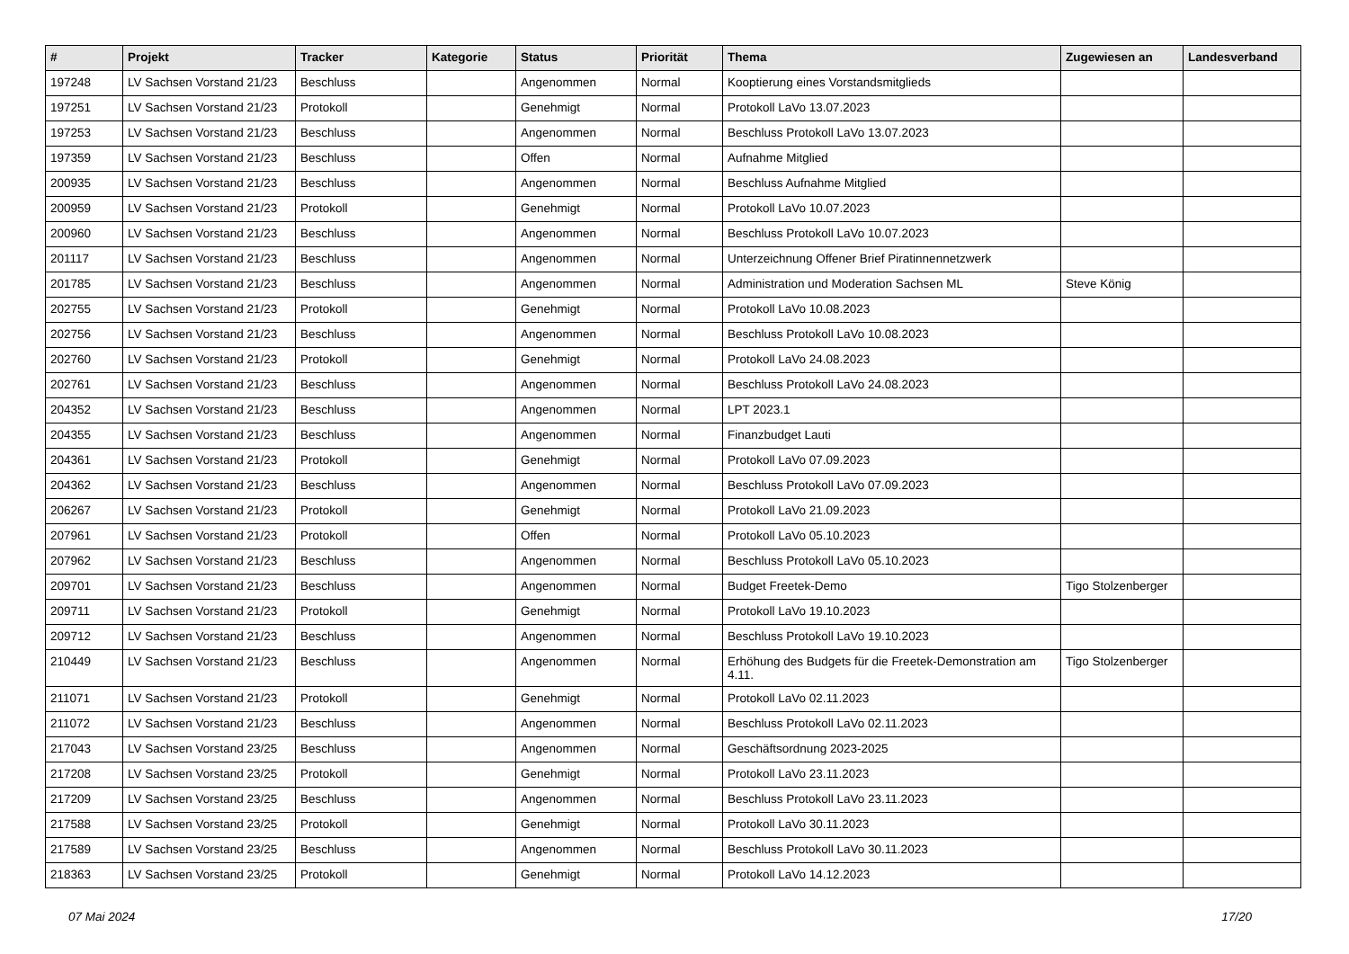| # | Projekt | Tracker | Kategorie | Status | Priorität | Thema | Zugewiesen an | Landesverband |
| --- | --- | --- | --- | --- | --- | --- | --- | --- |
| 197248 | LV Sachsen Vorstand 21/23 | Beschluss | | Angenommen | Normal | Kooptierung eines Vorstandsmitglieds | | |
| 197251 | LV Sachsen Vorstand 21/23 | Protokoll | | Genehmigt | Normal | Protokoll LaVo 13.07.2023 | | |
| 197253 | LV Sachsen Vorstand 21/23 | Beschluss | | Angenommen | Normal | Beschluss Protokoll LaVo 13.07.2023 | | |
| 197359 | LV Sachsen Vorstand 21/23 | Beschluss | | Offen | Normal | Aufnahme Mitglied | | |
| 200935 | LV Sachsen Vorstand 21/23 | Beschluss | | Angenommen | Normal | Beschluss Aufnahme Mitglied | | |
| 200959 | LV Sachsen Vorstand 21/23 | Protokoll | | Genehmigt | Normal | Protokoll LaVo 10.07.2023 | | |
| 200960 | LV Sachsen Vorstand 21/23 | Beschluss | | Angenommen | Normal | Beschluss Protokoll LaVo 10.07.2023 | | |
| 201117 | LV Sachsen Vorstand 21/23 | Beschluss | | Angenommen | Normal | Unterzeichnung Offener Brief Piratinnennetzwerk | | |
| 201785 | LV Sachsen Vorstand 21/23 | Beschluss | | Angenommen | Normal | Administration und Moderation Sachsen ML | Steve König | |
| 202755 | LV Sachsen Vorstand 21/23 | Protokoll | | Genehmigt | Normal | Protokoll LaVo 10.08.2023 | | |
| 202756 | LV Sachsen Vorstand 21/23 | Beschluss | | Angenommen | Normal | Beschluss Protokoll LaVo 10.08.2023 | | |
| 202760 | LV Sachsen Vorstand 21/23 | Protokoll | | Genehmigt | Normal | Protokoll LaVo 24.08.2023 | | |
| 202761 | LV Sachsen Vorstand 21/23 | Beschluss | | Angenommen | Normal | Beschluss Protokoll LaVo 24.08.2023 | | |
| 204352 | LV Sachsen Vorstand 21/23 | Beschluss | | Angenommen | Normal | LPT 2023.1 | | |
| 204355 | LV Sachsen Vorstand 21/23 | Beschluss | | Angenommen | Normal | Finanzbudget Lauti | | |
| 204361 | LV Sachsen Vorstand 21/23 | Protokoll | | Genehmigt | Normal | Protokoll LaVo 07.09.2023 | | |
| 204362 | LV Sachsen Vorstand 21/23 | Beschluss | | Angenommen | Normal | Beschluss Protokoll LaVo 07.09.2023 | | |
| 206267 | LV Sachsen Vorstand 21/23 | Protokoll | | Genehmigt | Normal | Protokoll LaVo 21.09.2023 | | |
| 207961 | LV Sachsen Vorstand 21/23 | Protokoll | | Offen | Normal | Protokoll LaVo 05.10.2023 | | |
| 207962 | LV Sachsen Vorstand 21/23 | Beschluss | | Angenommen | Normal | Beschluss Protokoll LaVo 05.10.2023 | | |
| 209701 | LV Sachsen Vorstand 21/23 | Beschluss | | Angenommen | Normal | Budget Freetek-Demo | Tigo Stolzenberger | |
| 209711 | LV Sachsen Vorstand 21/23 | Protokoll | | Genehmigt | Normal | Protokoll LaVo 19.10.2023 | | |
| 209712 | LV Sachsen Vorstand 21/23 | Beschluss | | Angenommen | Normal | Beschluss Protokoll LaVo 19.10.2023 | | |
| 210449 | LV Sachsen Vorstand 21/23 | Beschluss | | Angenommen | Normal | Erhöhung des Budgets für die Freetek-Demonstration am 4.11. | Tigo Stolzenberger | |
| 211071 | LV Sachsen Vorstand 21/23 | Protokoll | | Genehmigt | Normal | Protokoll LaVo 02.11.2023 | | |
| 211072 | LV Sachsen Vorstand 21/23 | Beschluss | | Angenommen | Normal | Beschluss Protokoll LaVo 02.11.2023 | | |
| 217043 | LV Sachsen Vorstand 23/25 | Beschluss | | Angenommen | Normal | Geschäftsordnung 2023-2025 | | |
| 217208 | LV Sachsen Vorstand 23/25 | Protokoll | | Genehmigt | Normal | Protokoll LaVo 23.11.2023 | | |
| 217209 | LV Sachsen Vorstand 23/25 | Beschluss | | Angenommen | Normal | Beschluss Protokoll LaVo 23.11.2023 | | |
| 217588 | LV Sachsen Vorstand 23/25 | Protokoll | | Genehmigt | Normal | Protokoll LaVo 30.11.2023 | | |
| 217589 | LV Sachsen Vorstand 23/25 | Beschluss | | Angenommen | Normal | Beschluss Protokoll LaVo 30.11.2023 | | |
| 218363 | LV Sachsen Vorstand 23/25 | Protokoll | | Genehmigt | Normal | Protokoll LaVo 14.12.2023 | | |
07 Mai 2024 17/20